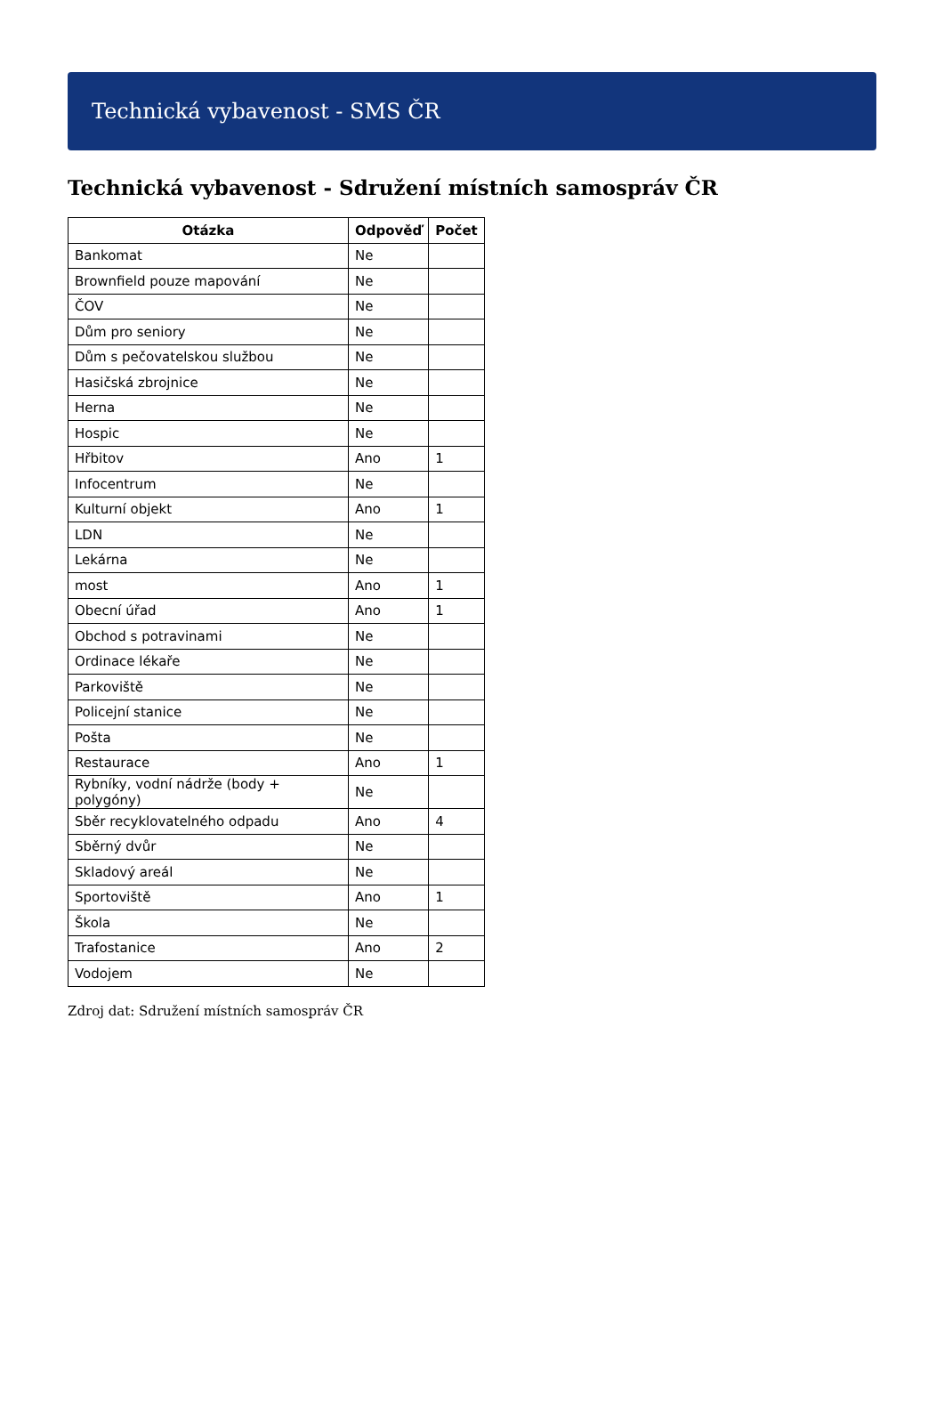Technická vybavenost - SMS ČR
Technická vybavenost - Sdružení místních samospráv ČR
| Otázka | Odpověď | Počet |
| --- | --- | --- |
| Bankomat | Ne | |
| Brownfield pouze mapování | Ne | |
| ČOV | Ne | |
| Dům pro seniory | Ne | |
| Dům s pečovatelskou službou | Ne | |
| Hasičská zbrojnice | Ne | |
| Herna | Ne | |
| Hospic | Ne | |
| Hřbitov | Ano | 1 |
| Infocentrum | Ne | |
| Kulturní objekt | Ano | 1 |
| LDN | Ne | |
| Lekárna | Ne | |
| most | Ano | 1 |
| Obecní úřad | Ano | 1 |
| Obchod s potravinami | Ne | |
| Ordinace lékaře | Ne | |
| Parkoviště | Ne | |
| Policejní stanice | Ne | |
| Pošta | Ne | |
| Restaurace | Ano | 1 |
| Rybníky, vodní nádrže (body + polygóny) | Ne | |
| Sběr recyklovatelného odpadu | Ano | 4 |
| Sběrný dvůr | Ne | |
| Skladový areál | Ne | |
| Sportoviště | Ano | 1 |
| Škola | Ne | |
| Trafostanice | Ano | 2 |
| Vodojem | Ne | |
Zdroj dat: Sdružení místních samospráv ČR